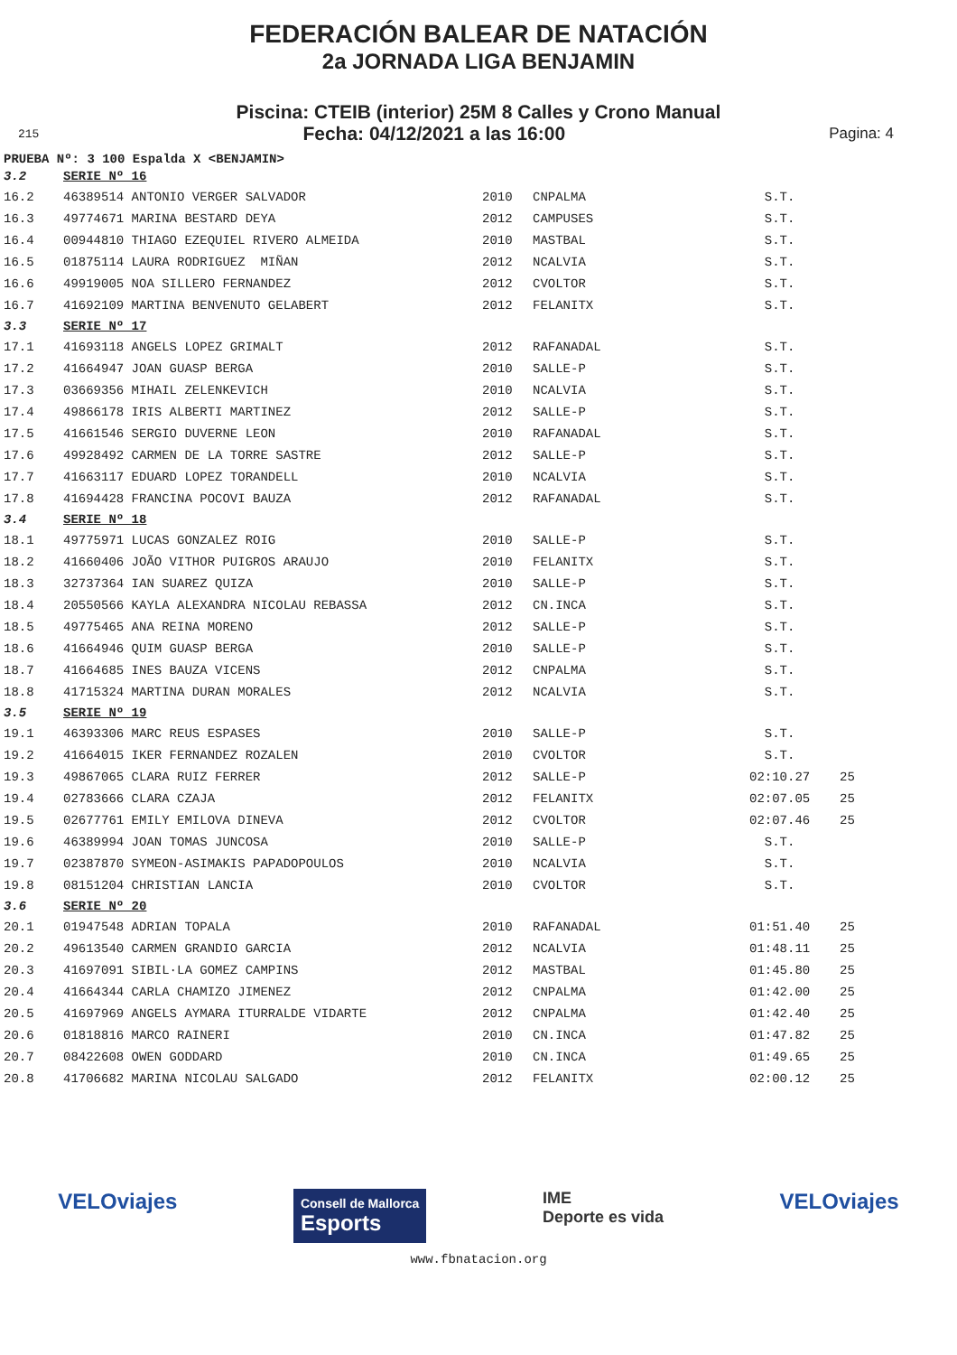FEDERACIÓN BALEAR DE NATACIÓN
2a JORNADA LIGA BENJAMIN
Piscina: CTEIB (interior) 25M 8 Calles y Crono Manual
215 Fecha: 04/12/2021 a las 16:00 Pagina: 4
PRUEBA Nº: 3 100 Espalda X <BENJAMIN>
| 3.2 | SERIE Nº 16 | | | | |
| 16.2 | 46389514 ANTONIO VERGER SALVADOR | 2010 | CNPALMA | S.T. | |
| 16.3 | 49774671 MARINA BESTARD DEYA | 2012 | CAMPUSES | S.T. | |
| 16.4 | 00944810 THIAGO EZEQUIEL RIVERO ALMEIDA | 2010 | MASTBAL | S.T. | |
| 16.5 | 01875114 LAURA RODRIGUEZ MIÑAN | 2012 | NCALVIA | S.T. | |
| 16.6 | 49919005 NOA SILLERO FERNANDEZ | 2012 | CVOLTOR | S.T. | |
| 16.7 | 41692109 MARTINA BENVENUTO GELABERT | 2012 | FELANITX | S.T. | |
| 3.3 | SERIE Nº 17 | | | | |
| 17.1 | 41693118 ANGELS LOPEZ GRIMALT | 2012 | RAFANADAL | S.T. | |
| 17.2 | 41664947 JOAN GUASP BERGA | 2010 | SALLE-P | S.T. | |
| 17.3 | 03669356 MIHAIL ZELENKEVICH | 2010 | NCALVIA | S.T. | |
| 17.4 | 49866178 IRIS ALBERTI MARTINEZ | 2012 | SALLE-P | S.T. | |
| 17.5 | 41661546 SERGIO DUVERNE LEON | 2010 | RAFANADAL | S.T. | |
| 17.6 | 49928492 CARMEN DE LA TORRE SASTRE | 2012 | SALLE-P | S.T. | |
| 17.7 | 41663117 EDUARD LOPEZ TORANDELL | 2010 | NCALVIA | S.T. | |
| 17.8 | 41694428 FRANCINA POCOVI BAUZA | 2012 | RAFANADAL | S.T. | |
| 3.4 | SERIE Nº 18 | | | | |
| 18.1 | 49775971 LUCAS GONZALEZ ROIG | 2010 | SALLE-P | S.T. | |
| 18.2 | 41660406 JOÃO VITHOR PUIGROS ARAUJO | 2010 | FELANITX | S.T. | |
| 18.3 | 32737364 IAN SUAREZ QUIZA | 2010 | SALLE-P | S.T. | |
| 18.4 | 20550566 KAYLA ALEXANDRA NICOLAU REBASSA | 2012 | CN.INCA | S.T. | |
| 18.5 | 49775465 ANA REINA MORENO | 2012 | SALLE-P | S.T. | |
| 18.6 | 41664946 QUIM GUASP BERGA | 2010 | SALLE-P | S.T. | |
| 18.7 | 41664685 INES BAUZA VICENS | 2012 | CNPALMA | S.T. | |
| 18.8 | 41715324 MARTINA DURAN MORALES | 2012 | NCALVIA | S.T. | |
| 3.5 | SERIE Nº 19 | | | | |
| 19.1 | 46393306 MARC REUS ESPASES | 2010 | SALLE-P | S.T. | |
| 19.2 | 41664015 IKER FERNANDEZ ROZALEN | 2010 | CVOLTOR | S.T. | |
| 19.3 | 49867065 CLARA RUIZ FERRER | 2012 | SALLE-P | 02:10.27 | 25 |
| 19.4 | 02783666 CLARA CZAJA | 2012 | FELANITX | 02:07.05 | 25 |
| 19.5 | 02677761 EMILY EMILOVA DINEVA | 2012 | CVOLTOR | 02:07.46 | 25 |
| 19.6 | 46389994 JOAN TOMAS JUNCOSA | 2010 | SALLE-P | S.T. | |
| 19.7 | 02387870 SYMEON-ASIMAKIS PAPADOPOULOS | 2010 | NCALVIA | S.T. | |
| 19.8 | 08151204 CHRISTIAN LANCIA | 2010 | CVOLTOR | S.T. | |
| 3.6 | SERIE Nº 20 | | | | |
| 20.1 | 01947548 ADRIAN TOPALA | 2010 | RAFANADAL | 01:51.40 | 25 |
| 20.2 | 49613540 CARMEN GRANDIO GARCIA | 2012 | NCALVIA | 01:48.11 | 25 |
| 20.3 | 41697091 SIBIL·LA GOMEZ CAMPINS | 2012 | MASTBAL | 01:45.80 | 25 |
| 20.4 | 41664344 CARLA CHAMIZO JIMENEZ | 2012 | CNPALMA | 01:42.00 | 25 |
| 20.5 | 41697969 ANGELS AYMARA ITURRALDE VIDARTE | 2012 | CNPALMA | 01:42.40 | 25 |
| 20.6 | 01818816 MARCO RAINERI | 2010 | CN.INCA | 01:47.82 | 25 |
| 20.7 | 08422608 OWEN GODDARD | 2010 | CN.INCA | 01:49.65 | 25 |
| 20.8 | 41706682 MARINA NICOLAU SALGADO | 2012 | FELANITX | 02:00.12 | 25 |
VELOviajes Consell de Mallorca
Esports IME
Deporte es vida VELOviajes
www.fbnatacion.org